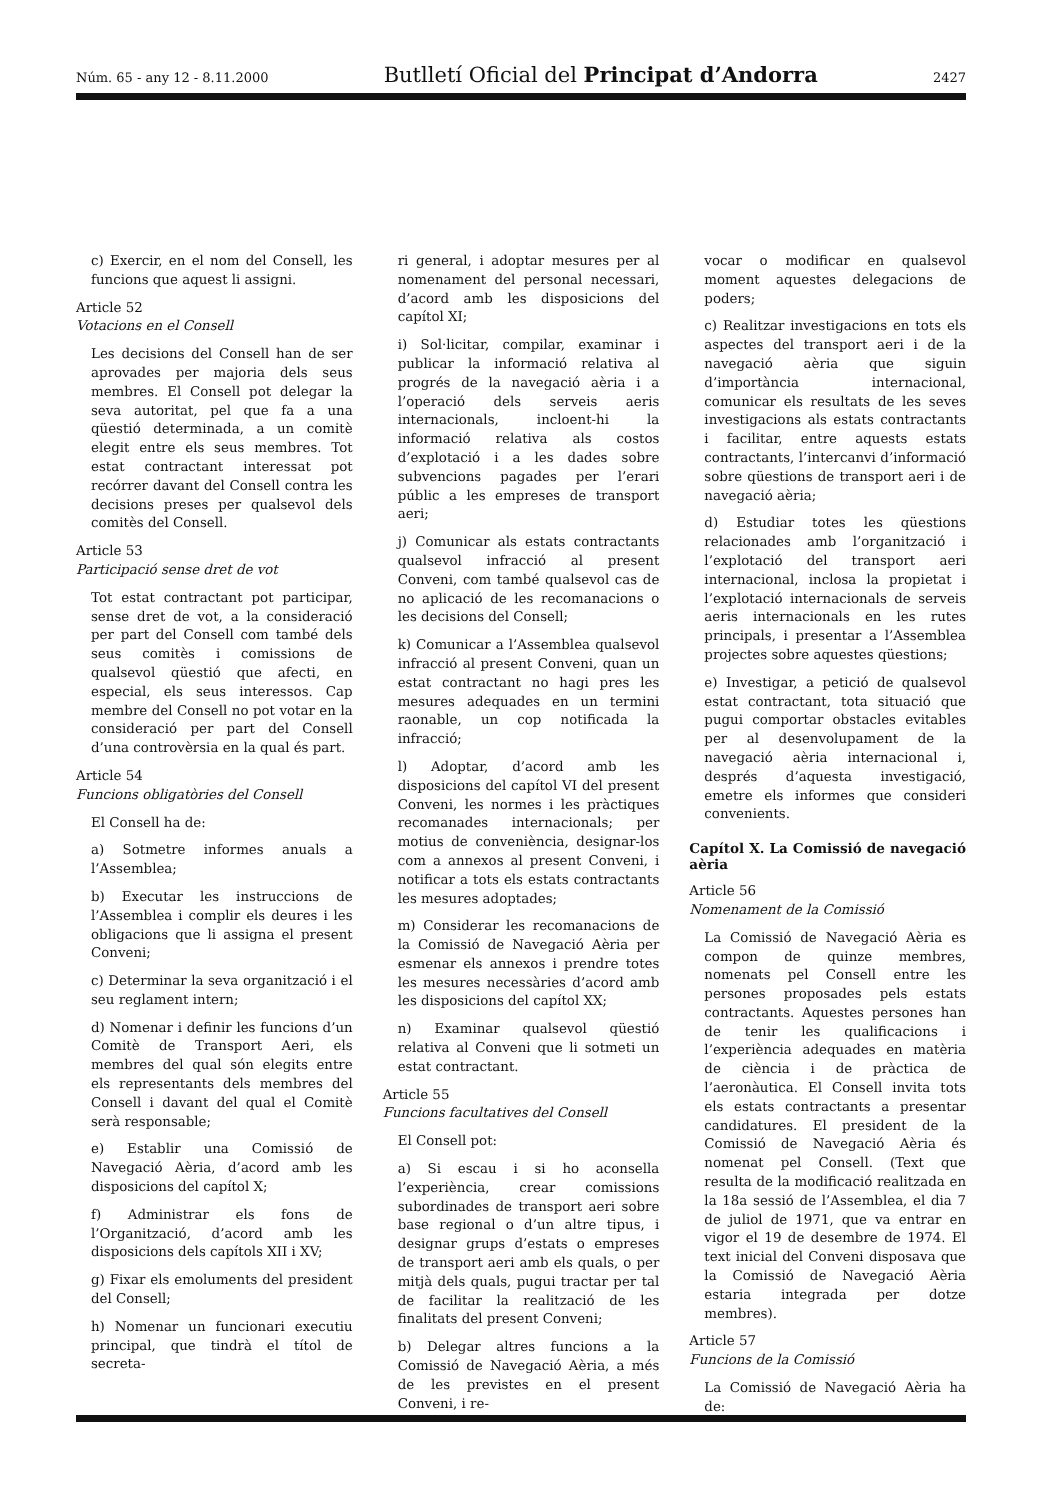Núm. 65 - any 12 - 8.11.2000 Butlletí Oficial del Principat d’Andorra 2427
c) Exercir, en el nom del Consell, les funcions que aquest li assigni.
Article 52
Votacions en el Consell
Les decisions del Consell han de ser aprovades per majoria dels seus membres. El Consell pot delegar la seva autoritat, pel que fa a una qüestió determinada, a un comitè elegit entre els seus membres. Tot estat contractant interessat pot recórrer davant del Consell contra les decisions preses per qualsevol dels comitès del Consell.
Article 53
Participació sense dret de vot
Tot estat contractant pot participar, sense dret de vot, a la consideració per part del Consell com també dels seus comitès i comissions de qualsevol qüestió que afecti, en especial, els seus interessos. Cap membre del Consell no pot votar en la consideració per part del Consell d’una controvèrsia en la qual és part.
Article 54
Funcions obligatòries del Consell
El Consell ha de:
a) Sotmetre informes anuals a l’Assemblea;
b) Executar les instruccions de l’Assemblea i complir els deures i les obligacions que li assigna el present Conveni;
c) Determinar la seva organització i el seu reglament intern;
d) Nomenar i definir les funcions d’un Comitè de Transport Aeri, els membres del qual són elegits entre els representants dels membres del Consell i davant del qual el Comitè serà responsable;
e) Establir una Comissió de Navegació Aèria, d’acord amb les disposicions del capítol X;
f) Administrar els fons de l’Organització, d’acord amb les disposicions dels capítols XII i XV;
g) Fixar els emoluments del president del Consell;
h) Nomenar un funcionari executiu principal, que tindrà el títol de secreta-
ri general, i adoptar mesures per al nomenament del personal necessari, d’acord amb les disposicions del capítol XI;
i) Sol·licitar, compilar, examinar i publicar la informació relativa al progrés de la navegació aèria i a l’operació dels serveis aeris internacionals, incloent-hi la informació relativa als costos d’explotació i a les dades sobre subvencions pagades per l’erari públic a les empreses de transport aeri;
j) Comunicar als estats contractants qualsevol infracció al present Conveni, com també qualsevol cas de no aplicació de les recomanacions o les decisions del Consell;
k) Comunicar a l’Assemblea qualsevol infracció al present Conveni, quan un estat contractant no hagi pres les mesures adequades en un termini raonable, un cop notificada la infracció;
l) Adoptar, d’acord amb les disposicions del capítol VI del present Conveni, les normes i les pràctiques recomanades internacionals; per motius de conveniència, designar-los com a annexos al present Conveni, i notificar a tots els estats contractants les mesures adoptades;
m) Considerar les recomanacions de la Comissió de Navegació Aèria per esmenar els annexos i prendre totes les mesures necessàries d’acord amb les disposicions del capítol XX;
n) Examinar qualsevol qüestió relativa al Conveni que li sotmeti un estat contractant.
Article 55
Funcions facultatives del Consell
El Consell pot:
a) Si escau i si ho aconsella l’experiència, crear comissions subordinades de transport aeri sobre base regional o d’un altre tipus, i designar grups d’estats o empreses de transport aeri amb els quals, o per mitjà dels quals, pugui tractar per tal de facilitar la realització de les finalitats del present Conveni;
b) Delegar altres funcions a la Comissió de Navegació Aèria, a més de les previstes en el present Conveni, i re-
vocar o modificar en qualsevol moment aquestes delegacions de poders;
c) Realitzar investigacions en tots els aspectes del transport aeri i de la navegació aèria que siguin d’importància internacional, comunicar els resultats de les seves investigacions als estats contractants i facilitar, entre aquests estats contractants, l’intercanvi d’informació sobre qüestions de transport aeri i de navegació aèria;
d) Estudiar totes les qüestions relacionades amb l’organització i l’explotació del transport aeri internacional, inclosa la propietat i l’explotació internacionals de serveis aeris internacionals en les rutes principals, i presentar a l’Assemblea projectes sobre aquestes qüestions;
e) Investigar, a petició de qualsevol estat contractant, tota situació que pugui comportar obstacles evitables per al desenvolupament de la navegació aèria internacional i, després d’aquesta investigació, emetre els informes que consideri convenients.
Capítol X. La Comissió de navegació aèria
Article 56
Nomenament de la Comissió
La Comissió de Navegació Aèria es compon de quinze membres, nomenats pel Consell entre les persones proposades pels estats contractants. Aquestes persones han de tenir les qualificacions i l’experiència adequades en matèria de ciència i de pràctica de l’aeronàutica. El Consell invita tots els estats contractants a presentar candidatures. El president de la Comissió de Navegació Aèria és nomenat pel Consell. (Text que resulta de la modificació realitzada en la 18a sessió de l’Assemblea, el dia 7 de juliol de 1971, que va entrar en vigor el 19 de desembre de 1974. El text inicial del Conveni disposava que la Comissió de Navegació Aèria estaria integrada per dotze membres).
Article 57
Funcions de la Comissió
La Comissió de Navegació Aèria ha de: